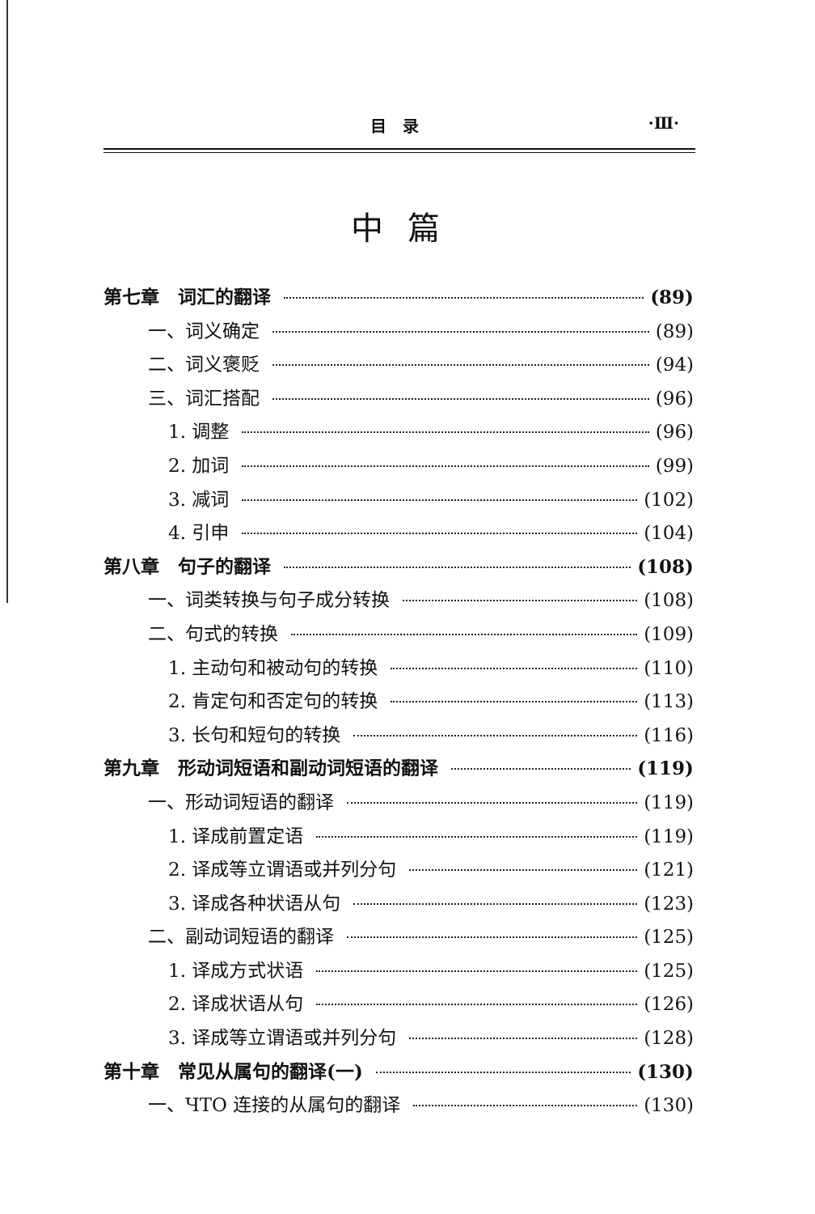目　录 ·Ⅲ·
中篇
第七章　词汇的翻译 (89)
一、词义确定 (89)
二、词义褒贬 (94)
三、词汇搭配 (96)
1. 调整 (96)
2. 加词 (99)
3. 减词 (102)
4. 引申 (104)
第八章　句子的翻译 (108)
一、词类转换与句子成分转换 (108)
二、句式的转换 (109)
1. 主动句和被动句的转换 (110)
2. 肯定句和否定句的转换 (113)
3. 长句和短句的转换 (116)
第九章　形动词短语和副动词短语的翻译 (119)
一、形动词短语的翻译 (119)
1. 译成前置定语 (119)
2. 译成等立谓语或并列分句 (121)
3. 译成各种状语从句 (123)
二、副动词短语的翻译 (125)
1. 译成方式状语 (125)
2. 译成状语从句 (126)
3. 译成等立谓语或并列分句 (128)
第十章　常见从属句的翻译(一) (130)
一、ЧТО 连接的从属句的翻译 (130)